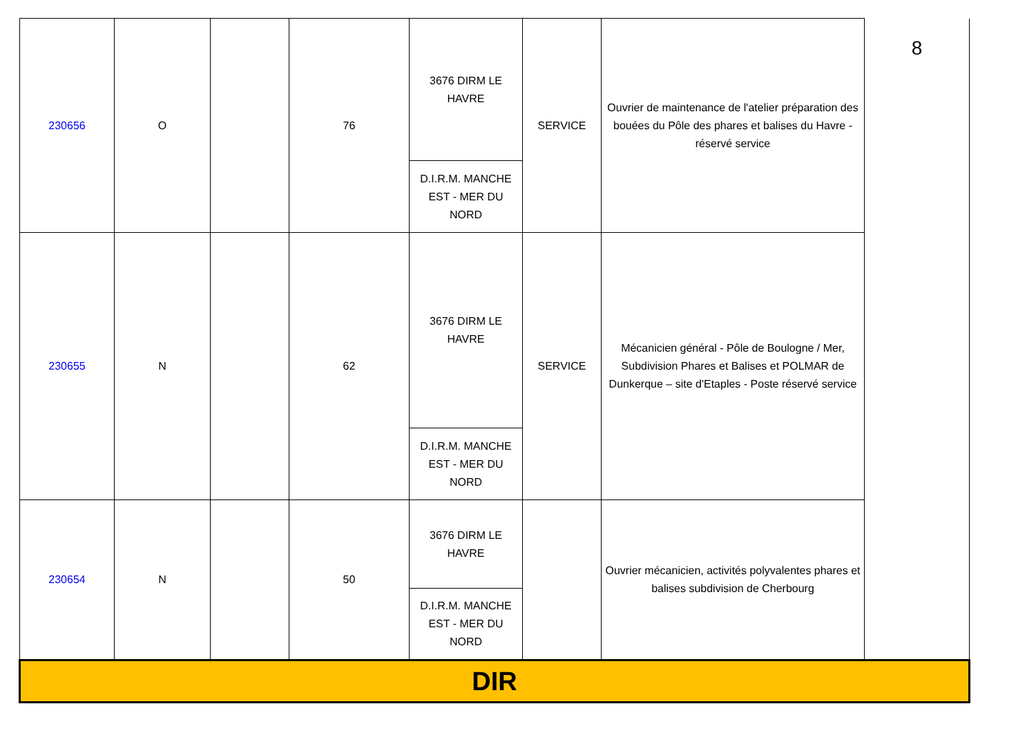| 230656 | O | | 76 | 3676 DIRM LE HAVRE | SERVICE | Ouvrier de maintenance de l'atelier préparation des bouées du Pôle des phares et balises du Havre -réservé service | 8 |
| | | | | D.I.R.M. MANCHE EST - MER DU NORD | | | |
| 230655 | N | | 62 | 3676 DIRM LE HAVRE | SERVICE | Mécanicien général - Pôle de Boulogne / Mer, Subdivision Phares et Balises et POLMAR de Dunkerque – site d'Etaples - Poste réservé service | |
| | | | | D.I.R.M. MANCHE EST - MER DU NORD | | | |
| 230654 | N | | 50 | 3676 DIRM LE HAVRE | | Ouvrier mécanicien, activités polyvalentes phares et balises subdivision de Cherbourg | |
| | | | | D.I.R.M. MANCHE EST - MER DU NORD | | | |
| DIR | | | | | | | |